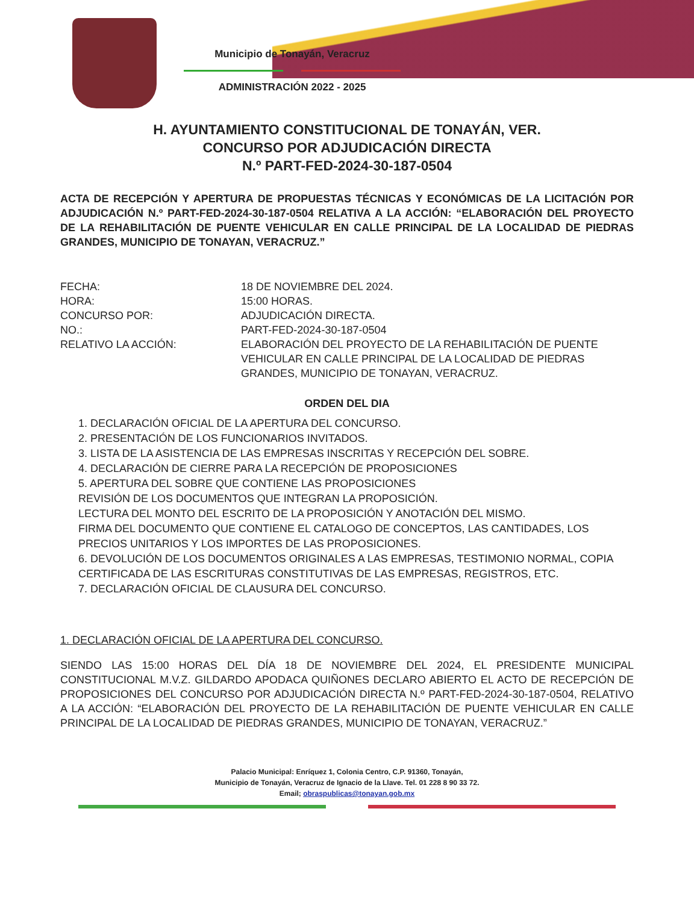Municipio de Tonayán, Veracruz
ADMINISTRACIÓN 2022 - 2025
H. AYUNTAMIENTO CONSTITUCIONAL DE TONAYÁN, VER.
CONCURSO POR ADJUDICACIÓN DIRECTA
N.º PART-FED-2024-30-187-0504
ACTA DE RECEPCIÓN Y APERTURA DE PROPUESTAS TÉCNICAS Y ECONÓMICAS DE LA LICITACIÓN POR ADJUDICACIÓN N.º PART-FED-2024-30-187-0504 RELATIVA A LA ACCIÓN: “ELABORACIÓN DEL PROYECTO DE LA REHABILITACIÓN DE PUENTE VEHICULAR EN CALLE PRINCIPAL DE LA LOCALIDAD DE PIEDRAS GRANDES, MUNICIPIO DE TONAYAN, VERACRUZ.”
FECHA: 18 DE NOVIEMBRE DEL 2024.
HORA: 15:00 HORAS.
CONCURSO POR: ADJUDICACIÓN DIRECTA.
NO.: PART-FED-2024-30-187-0504
RELATIVO LA ACCIÓN: ELABORACIÓN DEL PROYECTO DE LA REHABILITACIÓN DE PUENTE VEHICULAR EN CALLE PRINCIPAL DE LA LOCALIDAD DE PIEDRAS GRANDES, MUNICIPIO DE TONAYAN, VERACRUZ.
ORDEN DEL DIA
1. DECLARACIÓN OFICIAL DE LA APERTURA DEL CONCURSO.
2. PRESENTACIÓN DE LOS FUNCIONARIOS INVITADOS.
3. LISTA DE LA ASISTENCIA DE LAS EMPRESAS INSCRITAS Y RECEPCIÓN DEL SOBRE.
4. DECLARACIÓN DE CIERRE PARA LA RECEPCIÓN DE PROPOSICIONES
5. APERTURA DEL SOBRE QUE CONTIENE LAS PROPOSICIONES
REVISIÓN DE LOS DOCUMENTOS QUE INTEGRAN LA PROPOSICIÓN.
LECTURA DEL MONTO DEL ESCRITO DE LA PROPOSICIÓN Y ANOTACIÓN DEL MISMO.
FIRMA DEL DOCUMENTO QUE CONTIENE EL CATALOGO DE CONCEPTOS, LAS CANTIDADES, LOS PRECIOS UNITARIOS Y LOS IMPORTES DE LAS PROPOSICIONES.
6. DEVOLUCIÓN DE LOS DOCUMENTOS ORIGINALES A LAS EMPRESAS, TESTIMONIO NORMAL, COPIA CERTIFICADA DE LAS ESCRITURAS CONSTITUTIVAS DE LAS EMPRESAS, REGISTROS, ETC.
7. DECLARACIÓN OFICIAL DE CLAUSURA DEL CONCURSO.
1. DECLARACIÓN OFICIAL DE LA APERTURA DEL CONCURSO.
SIENDO LAS 15:00 HORAS DEL DÍA 18 DE NOVIEMBRE DEL 2024, EL PRESIDENTE MUNICIPAL CONSTITUCIONAL M.V.Z. GILDARDO APODACA QUIÑONES DECLARO ABIERTO EL ACTO DE RECEPCIÓN DE PROPOSICIONES DEL CONCURSO POR ADJUDICACIÓN DIRECTA N.º PART-FED-2024-30-187-0504, RELATIVO A LA ACCIÓN: “ELABORACIÓN DEL PROYECTO DE LA REHABILITACIÓN DE PUENTE VEHICULAR EN CALLE PRINCIPAL DE LA LOCALIDAD DE PIEDRAS GRANDES, MUNICIPIO DE TONAYAN, VERACRUZ.”
Palacio Municipal: Enríquez 1, Colonia Centro, C.P. 91360, Tonayán,
Municipio de Tonayán, Veracruz de Ignacio de la Llave. Tel. 01 228 8 90 33 72.
Email; obraspublicas@tonayan.gob.mx